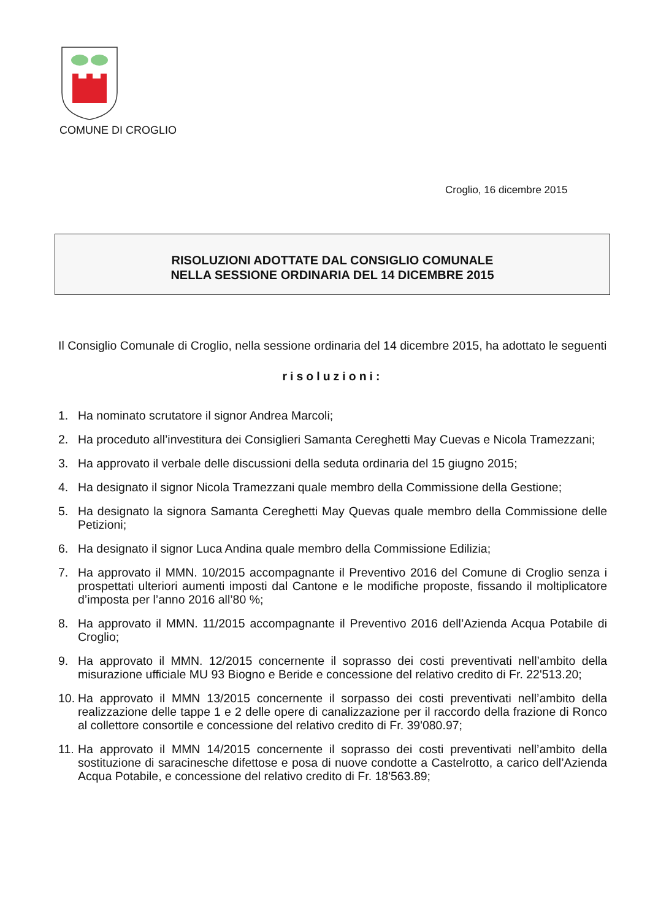COMUNE DI CROGLIO
Croglio, 16 dicembre 2015
RISOLUZIONI ADOTTATE DAL CONSIGLIO COMUNALE
NELLA SESSIONE ORDINARIA DEL 14 DICEMBRE 2015
Il Consiglio Comunale di Croglio, nella sessione ordinaria del 14 dicembre 2015, ha adottato le seguenti
risoluzioni:
1. Ha nominato scrutatore il signor Andrea Marcoli;
2. Ha proceduto all’investitura dei Consiglieri Samanta Cereghetti May Cuevas e Nicola Tramezzani;
3. Ha approvato il verbale delle discussioni della seduta ordinaria del 15 giugno 2015;
4. Ha designato il signor Nicola Tramezzani quale membro della Commissione della Gestione;
5. Ha designato la signora Samanta Cereghetti May Quevas quale membro della Commissione delle Petizioni;
6. Ha designato il signor Luca Andina quale membro della Commissione Edilizia;
7. Ha approvato il MMN. 10/2015 accompagnante il Preventivo 2016 del Comune di Croglio senza i prospettati ulteriori aumenti imposti dal Cantone e le modifiche proposte, fissando il moltiplicatore d’imposta per l’anno 2016 all’80 %;
8. Ha approvato il MMN. 11/2015 accompagnante il Preventivo 2016 dell’Azienda Acqua Potabile di Croglio;
9. Ha approvato il MMN. 12/2015 concernente il soprasso dei costi preventivati nell’ambito della misurazione ufficiale MU 93 Biogno e Beride e concessione del relativo credito di Fr. 22'513.20;
10. Ha approvato il MMN 13/2015 concernente il sorpasso dei costi preventivati nell’ambito della realizzazione delle tappe 1 e 2 delle opere di canalizzazione per il raccordo della frazione di Ronco al collettore consortile e concessione del relativo credito di Fr. 39'080.97;
11. Ha approvato il MMN 14/2015 concernente il soprasso dei costi preventivati nell’ambito della sostituzione di saracinesche difettose e posa di nuove condotte a Castelrotto, a carico dell’Azienda Acqua Potabile, e concessione del relativo credito di Fr. 18'563.89;